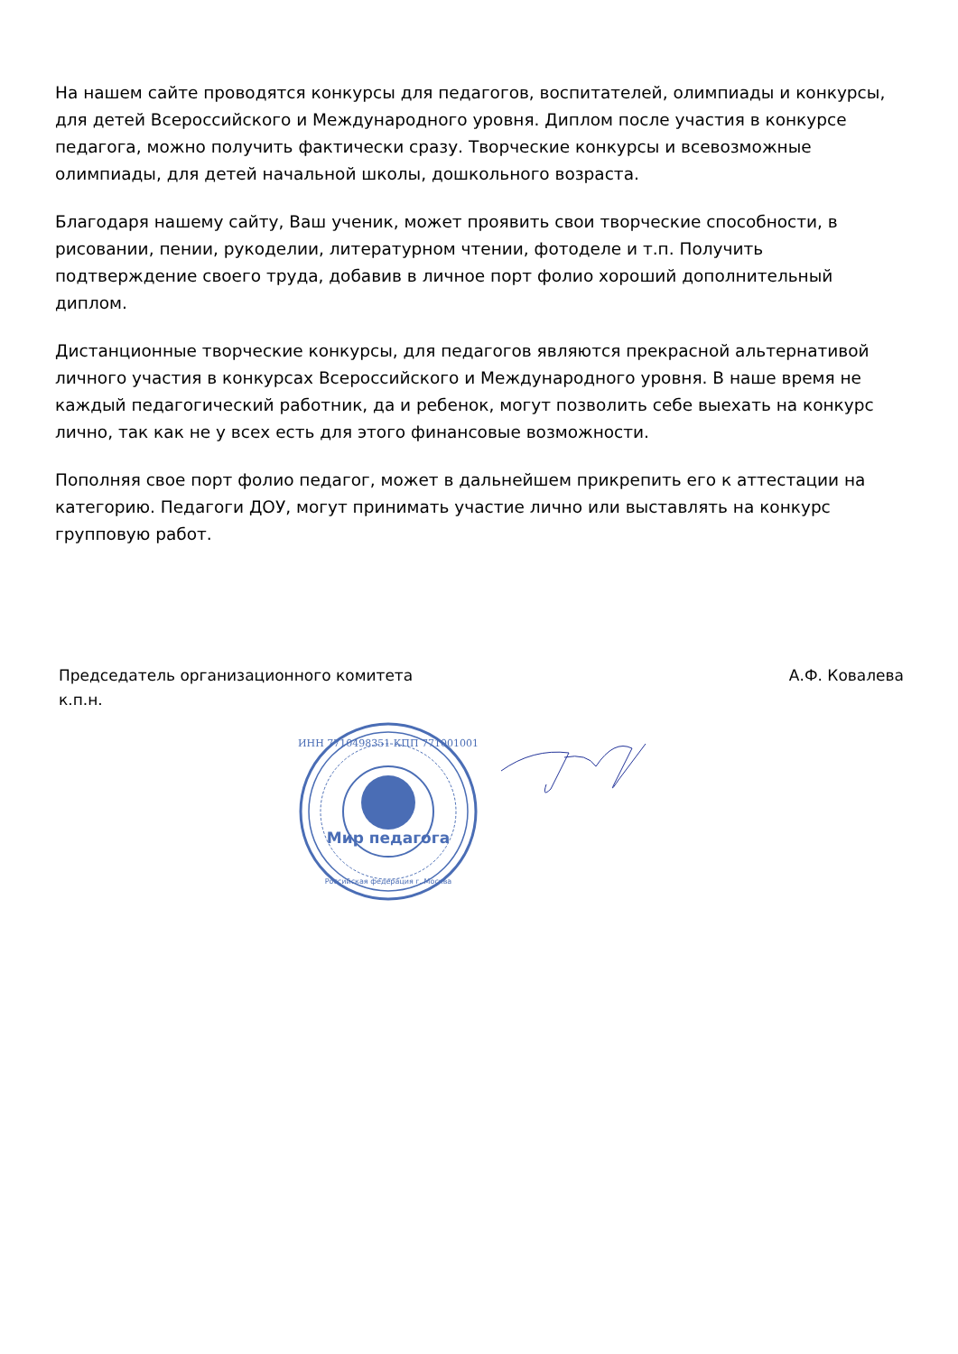На нашем сайте проводятся конкурсы для педагогов, воспитателей, олимпиады и конкурсы, для детей Всероссийского и Международного уровня. Диплом после участия в конкурсе педагога, можно получить фактически сразу. Творческие конкурсы и всевозможные олимпиады, для детей начальной школы, дошкольного возраста.
Благодаря нашему сайту, Ваш ученик, может проявить свои творческие способности, в рисовании, пении, рукоделии, литературном чтении, фотоделе и т.п. Получить подтверждение своего труда, добавив в личное порт фолио хороший дополнительный диплом.
Дистанционные творческие конкурсы, для педагогов являются прекрасной альтернативой личного участия в конкурсах Всероссийского и Международного уровня. В наше время не каждый педагогический работник, да и ребенок, могут позволить себе выехать на конкурс лично, так как не у всех есть для этого финансовые возможности.
Пополняя свое порт фолио педагог, может в дальнейшем прикрепить его к аттестации на категорию. Педагоги ДОУ, могут принимать участие лично или выставлять на конкурс групповую работ.
Председатель организационного комитета
к.п.н.
А.Ф. Ковалева
Мир педагога
ИНН 7710498351 КПП 771001001
Российская федерация г. Москва